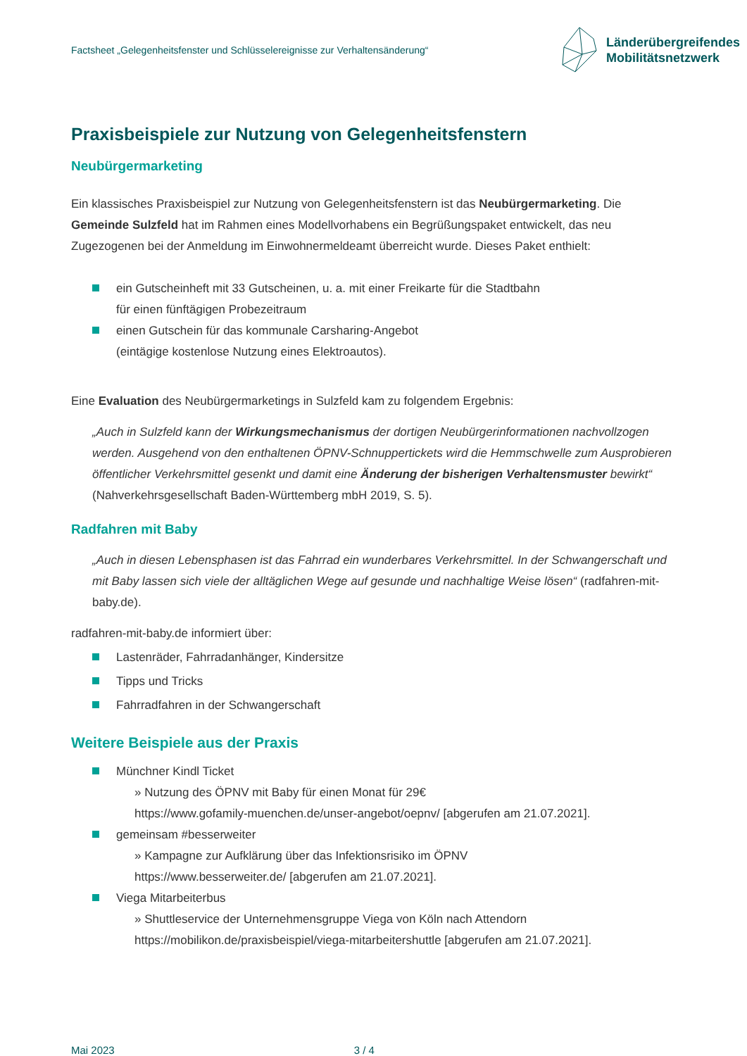Factsheet „Gelegenheitsfenster und Schlüsselereignisse zur Verhaltensänderung“
Länderübergreifendes
Mobilitätsnetzwerk
Praxisbeispiele zur Nutzung von Gelegenheitsfenstern
Neubürgermarketing
Ein klassisches Praxisbeispiel zur Nutzung von Gelegenheitsfenstern ist das Neubürgermarketing. Die Gemeinde Sulzfeld hat im Rahmen eines Modellvorhabens ein Begrüßungspaket entwickelt, das neu Zugezogenen bei der Anmeldung im Einwohnermeldeamt überreicht wurde. Dieses Paket enthielt:
ein Gutscheinheft mit 33 Gutscheinen, u. a. mit einer Freikarte für die Stadtbahn
für einen fünftägigen Probezeitraum
einen Gutschein für das kommunale Carsharing-Angebot
(eintägige kostenlose Nutzung eines Elektroautos).
Eine Evaluation des Neubürgermarketings in Sulzfeld kam zu folgendem Ergebnis:
„Auch in Sulzfeld kann der Wirkungsmechanismus der dortigen Neubürgerinformationen nachvoll­zogen werden. Ausgehend von den enthaltenen ÖPNV-Schnuppertickets wird die Hemmschwelle zum Ausprobieren öffentlicher Verkehrsmittel gesenkt und damit eine Änderung der bisherigen Verhaltensmuster bewirkt“ (Nahverkehrsgesellschaft Baden-Württemberg mbH 2019, S. 5).
Radfahren mit Baby
„Auch in diesen Lebensphasen ist das Fahrrad ein wunderbares Verkehrsmittel. In der Schwanger­schaft und mit Baby lassen sich viele der alltäglichen Wege auf gesunde und nachhaltige Weise lösen“ (radfahren-mit-baby.de).
radfahren-mit-baby.de informiert über:
Lastenräder, Fahrradanhänger, Kindersitze
Tipps und Tricks
Fahrradfahren in der Schwangerschaft
Weitere Beispiele aus der Praxis
Münchner Kindl Ticket
» Nutzung des ÖPNV mit Baby für einen Monat für 29€
https://www.gofamily-muenchen.de/unser-angebot/oepnv/ [abgerufen am 21.07.2021].
gemeinsam #besserweiter
» Kampagne zur Aufklärung über das Infektionsrisiko im ÖPNV
https://www.besserweiter.de/ [abgerufen am 21.07.2021].
Viega Mitarbeiterbus
» Shuttleservice der Unternehmensgruppe Viega von Köln nach Attendorn
https://mobilikon.de/praxisbeispiel/viega-mitarbeitershuttle [abgerufen am 21.07.2021].
Mai 2023 3 / 4